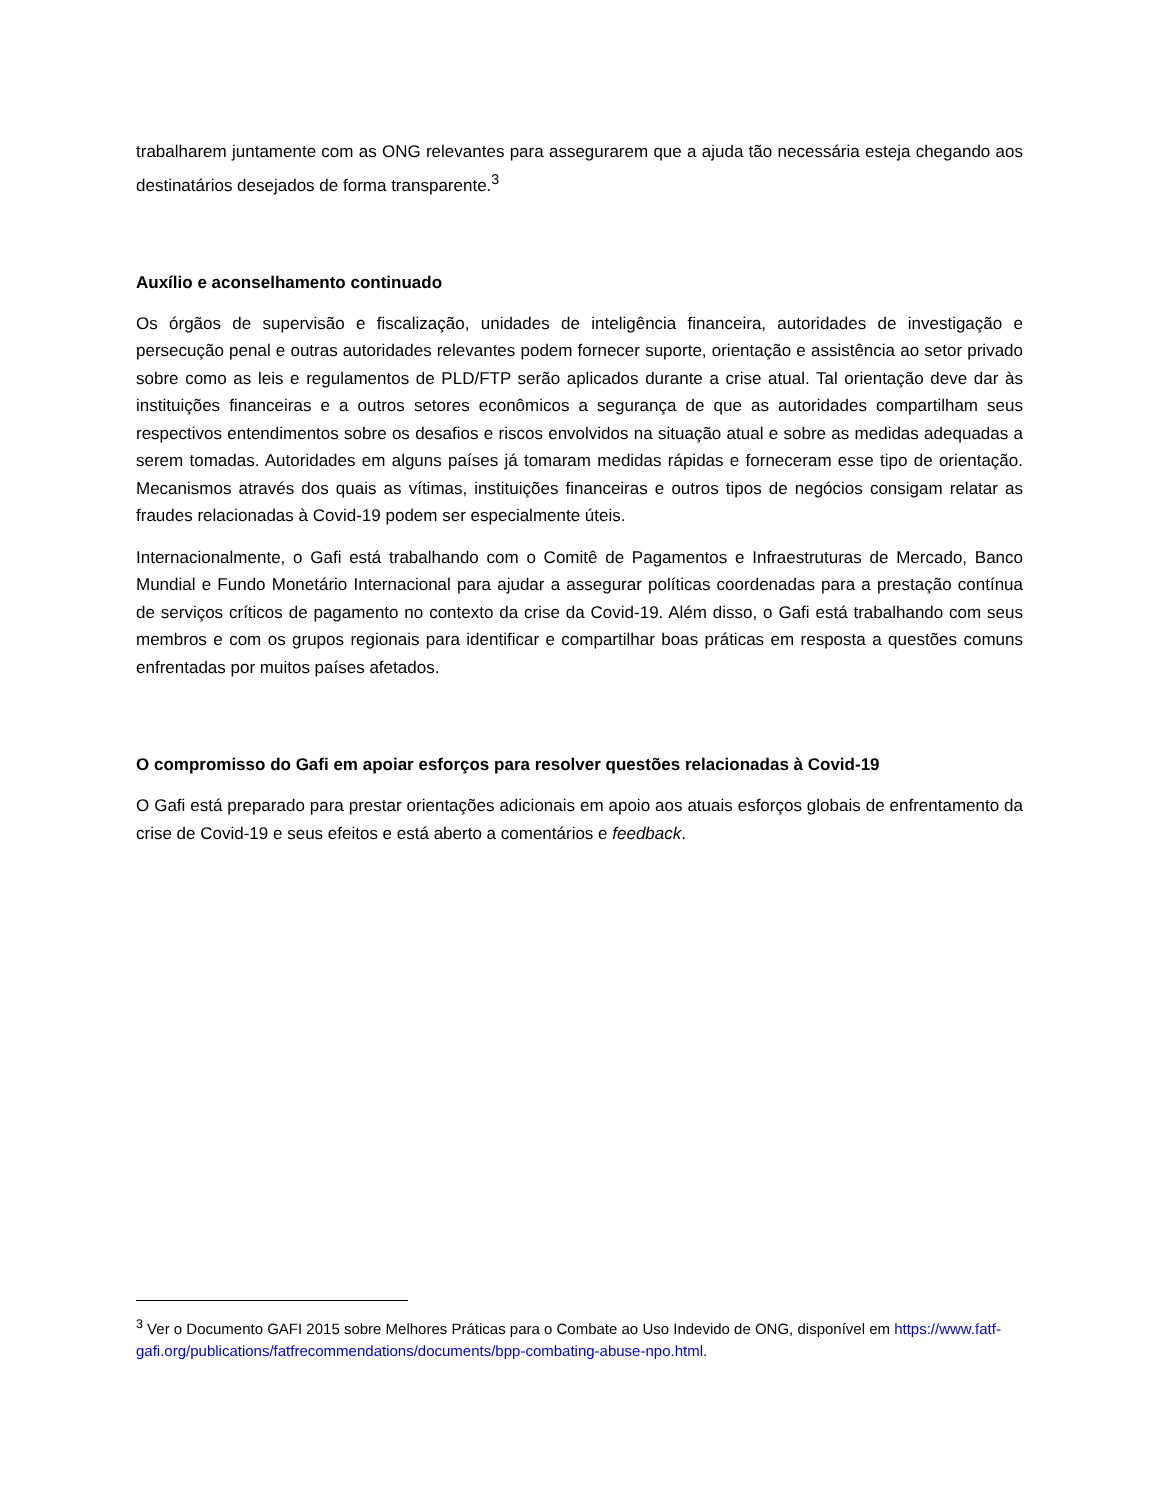trabalharem juntamente com as ONG relevantes para assegurarem que a ajuda tão necessária esteja chegando aos destinatários desejados de forma transparente.<sup>3</sup>
Auxílio e aconselhamento continuado
Os órgãos de supervisão e fiscalização, unidades de inteligência financeira, autoridades de investigação e persecução penal e outras autoridades relevantes podem fornecer suporte, orientação e assistência ao setor privado sobre como as leis e regulamentos de PLD/FTP serão aplicados durante a crise atual. Tal orientação deve dar às instituições financeiras e a outros setores econômicos a segurança de que as autoridades compartilham seus respectivos entendimentos sobre os desafios e riscos envolvidos na situação atual e sobre as medidas adequadas a serem tomadas. Autoridades em alguns países já tomaram medidas rápidas e forneceram esse tipo de orientação. Mecanismos através dos quais as vítimas, instituições financeiras e outros tipos de negócios consigam relatar as fraudes relacionadas à Covid-19 podem ser especialmente úteis.
Internacionalmente, o Gafi está trabalhando com o Comitê de Pagamentos e Infraestruturas de Mercado, Banco Mundial e Fundo Monetário Internacional para ajudar a assegurar políticas coordenadas para a prestação contínua de serviços críticos de pagamento no contexto da crise da Covid-19. Além disso, o Gafi está trabalhando com seus membros e com os grupos regionais para identificar e compartilhar boas práticas em resposta a questões comuns enfrentadas por muitos países afetados.
O compromisso do Gafi em apoiar esforços para resolver questões relacionadas à Covid-19
O Gafi está preparado para prestar orientações adicionais em apoio aos atuais esforços globais de enfrentamento da crise de Covid-19 e seus efeitos e está aberto a comentários e feedback.
<sup>3</sup> Ver o Documento GAFI 2015 sobre Melhores Práticas para o Combate ao Uso Indevido de ONG, disponível em https://www.fatf-gafi.org/publications/fatfrecommendations/documents/bpp-combating-abuse-npo.html.